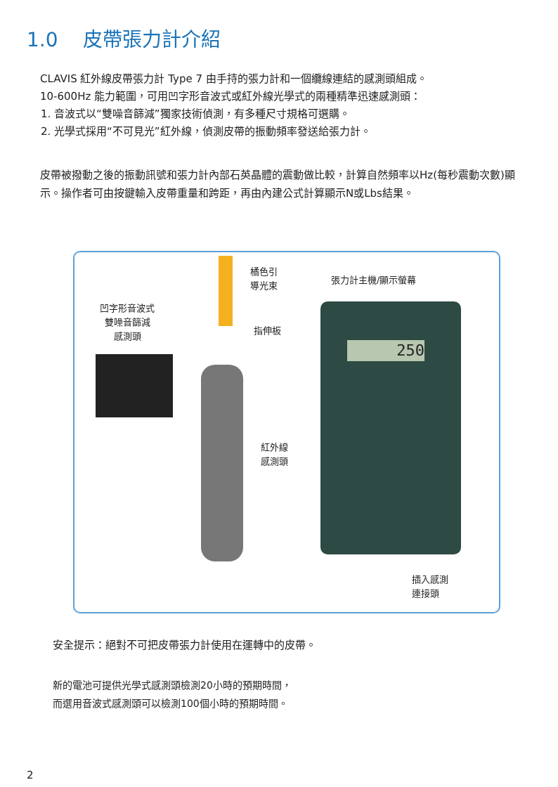1.0 皮帶張力計介紹
CLAVIS 紅外線皮帶張力計 Type 7 由手持的張力計和一個纜線連結的感測頭組成。
10-600Hz 能力範圍，可用凹字形音波式或紅外線光學式的兩種精準迅速感測頭：
1. 音波式以“雙噪音篩減”獨家技術偵測，有多種尺寸規格可選購。
2. 光學式採用“不可見光”紅外線，偵測皮帶的振動頻率發送給張力計。
皮帶被撥動之後的振動訊號和張力計內部石英晶體的震動做比較，計算自然頻率以Hz(每秒震動次數)顯示。操作者可由按鍵輸入皮帶重量和跨距，再由內建公式計算顯示N或Lbs結果。
凹字形音波式
雙噪音篩減
感測頭
橘色引
導光束
指伸板
紅外線
感測頭
張力計主機/顯示螢幕
250
插入感測
連接頭
安全提示：絕對不可把皮帶張力計使用在運轉中的皮帶。
新的電池可提供光學式感測頭檢測20小時的預期時間，
而選用音波式感測頭可以檢測100個小時的預期時間。
2